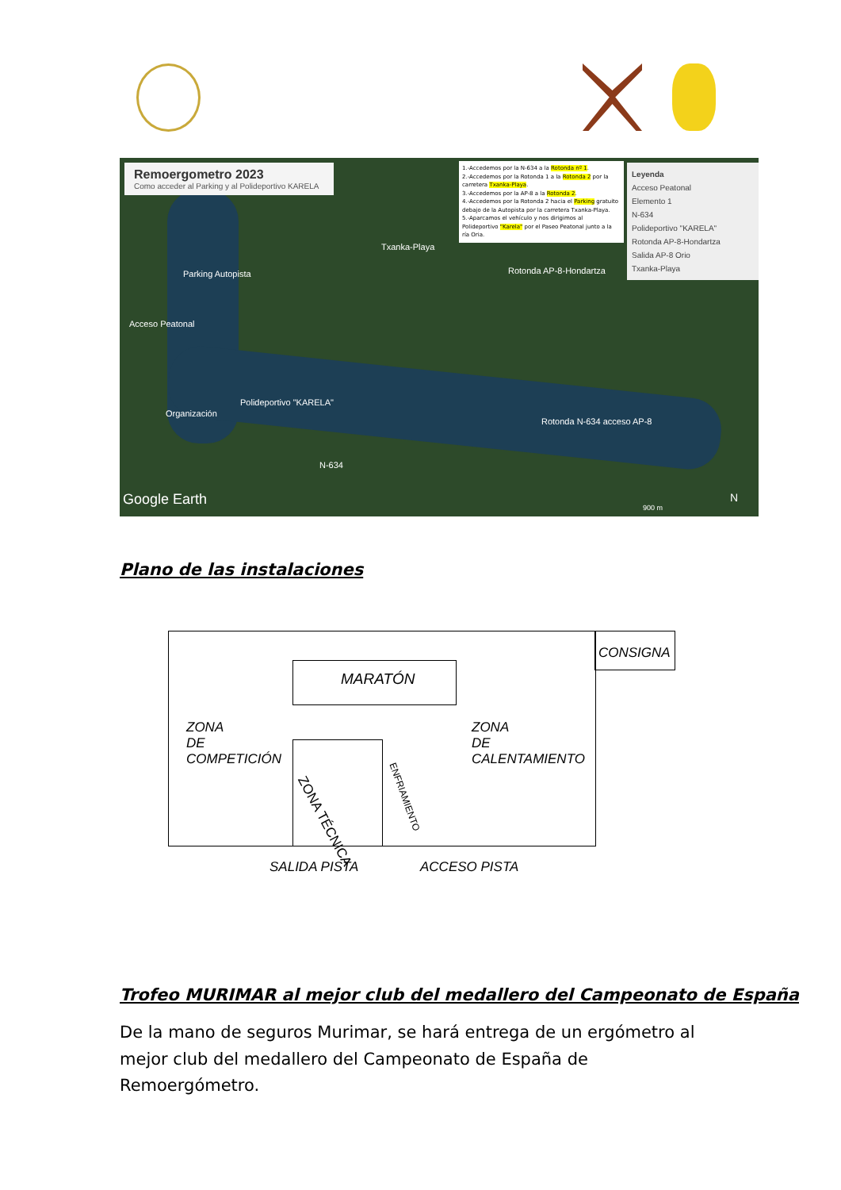Remoergometro 2023
Como acceder al Parking y al Polideportivo KARELA
1.-Accedemos por la N-634 a la Rotonda nº 1.
2.-Accedemos por la Rotonda 1 a la Rotonda 2 por la carretera Txanka-Playa.
3.-Accedemos por la AP-8 a la Rotonda 2.
4.-Accedemos por la Rotonda 2 hacia el Parking gratuito debajo de la Autopista por la carretera Txanka-Playa.
5.-Aparcamos el vehículo y nos dirigimos al Polideportivo "Karela" por el Paseo Peatonal junto a la ría Oria.
Leyenda
Acceso Peatonal
Elemento 1
N-634
Polideportivo "KARELA"
Rotonda AP-8-Hondartza
Salida AP-8 Orio
Txanka-Playa
Txanka-Playa
Parking Autopista Rotonda AP-8-Hondartza
Acceso Peatonal
Polideportivo "KARELA"
Organización
Rotonda N-634 acceso AP-8
N-634
Google Earth 900 m
N
Plano de las instalaciones
CONSIGNA
MARATÓN
ZONA
DE
COMPETICIÓN
ZONA
DE
CALENTAMIENTO
ZONA TÉCNICA
ENFRIAMIENTO
SALIDA PISTA ACCESO PISTA
Trofeo MURIMAR al mejor club del medallero del Campeonato de España
De la mano de seguros Murimar, se hará entrega de un ergómetro al mejor club del medallero del Campeonato de España de Remoergómetro.